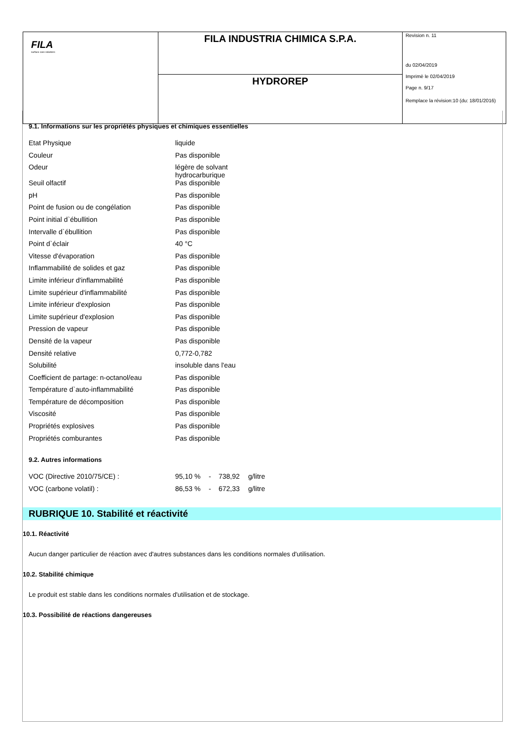| FILA surface care solutions | FILA INDUSTRIA CHIMICA S.P.A. | Revision n. 11 du 02/04/2019 Imprimè le 02/04/2019 Page n. 9/17 Remplace la révision:10 (du: 18/01/2016) |
| | HYDROREP | |
9.1. Informations sur les propriétés physiques et chimiques essentielles
| Etat Physique | liquide |
| Couleur | Pas disponible |
| Odeur | légère de solvant hydrocarburique |
| Seuil olfactif | Pas disponible |
| pH | Pas disponible |
| Point de fusion ou de congélation | Pas disponible |
| Point initial d`ébullition | Pas disponible |
| Intervalle d`ébullition | Pas disponible |
| Point d`éclair | 40 °C |
| Vitesse d'évaporation | Pas disponible |
| Inflammabilité de solides et gaz | Pas disponible |
| Limite inférieur d'inflammabilité | Pas disponible |
| Limite supérieur d'inflammabilité | Pas disponible |
| Limite inférieur d'explosion | Pas disponible |
| Limite supérieur d'explosion | Pas disponible |
| Pression de vapeur | Pas disponible |
| Densité de la vapeur | Pas disponible |
| Densité relative | 0,772-0,782 |
| Solubilité | insoluble dans l'eau |
| Coefficient de partage: n-octanol/eau | Pas disponible |
| Température d`auto-inflammabilité | Pas disponible |
| Température de décomposition | Pas disponible |
| Viscosité | Pas disponible |
| Propriétés explosives | Pas disponible |
| Propriétés comburantes | Pas disponible |
9.2. Autres informations
| VOC (Directive 2010/75/CE) : | 95,10 % | - | 738,92 | g/litre |
| VOC (carbone volatil) : | 86,53 % | - | 672,33 | g/litre |
RUBRIQUE 10. Stabilité et réactivité
10.1. Réactivité
Aucun danger particulier de réaction avec d'autres substances dans les conditions normales d'utilisation.
10.2. Stabilité chimique
Le produit est stable dans les conditions normales d'utilisation et de stockage.
10.3. Possibilité de réactions dangereuses